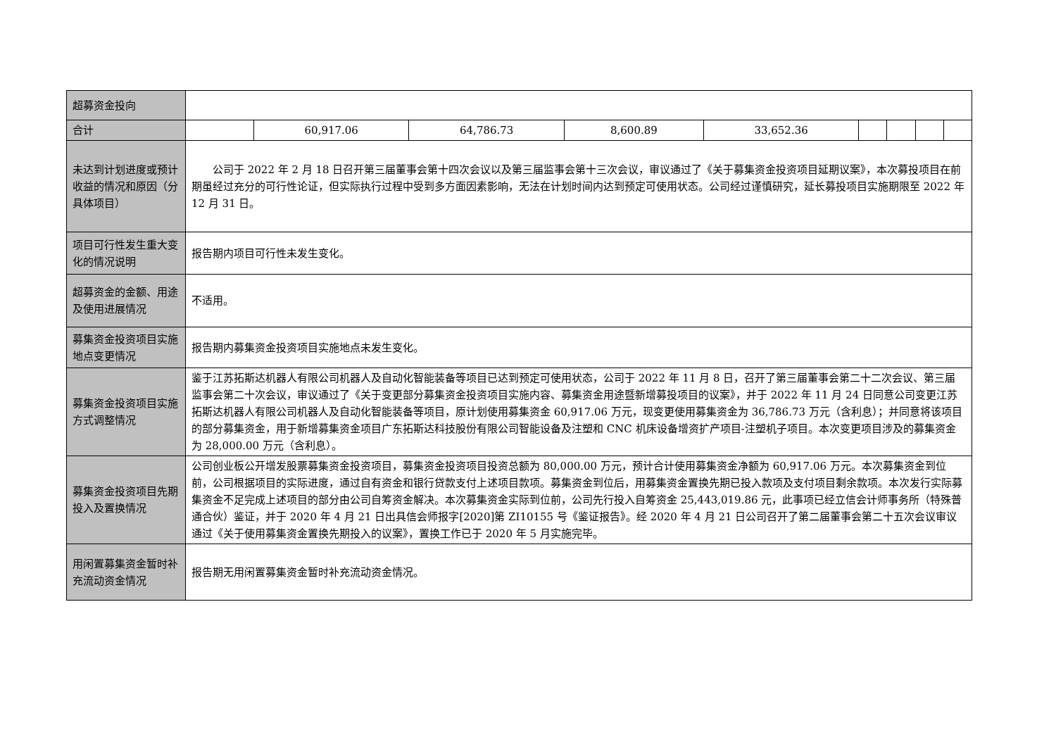| 超募资金投向 | | | | | | | | | |
| 合计 | | 60,917.06 | 64,786.73 | 8,600.89 | 33,652.36 | | | | |
| 未达到计划进度或预计收益的情况和原因（分具体项目） | 公司于 2022 年 2 月 18 日召开第三届董事会第十四次会议以及第三届监事会第十三次会议，审议通过了《关于募集资金投资项目延期议案》，本次募投项目在前期虽经过充分的可行性论证，但实际执行过程中受到多方面因素影响，无法在计划时间内达到预定可使用状态。公司经过谨慎研究，延长募投项目实施期限至 2022 年 12 月 31 日。 | | | | | | | | |
| 项目可行性发生重大变化的情况说明 | 报告期内项目可行性未发生变化。 | | | | | | | | |
| 超募资金的金额、用途及使用进展情况 | 不适用。 | | | | | | | | |
| 募集资金投资项目实施地点变更情况 | 报告期内募集资金投资项目实施地点未发生变化。 | | | | | | | | |
| 募集资金投资项目实施方式调整情况 | 鉴于江苏拓斯达机器人有限公司机器人及自动化智能装备等项目已达到预定可使用状态，公司于 2022 年 11 月 8 日，召开了第三届董事会第二十二次会议、第三届监事会第二十次会议，审议通过了《关于变更部分募集资金投资项目实施内容、募集资金用途暨新增募投项目的议案》，并于 2022 年 11 月 24 日同意公司变更江苏拓斯达机器人有限公司机器人及自动化智能装备等项目，原计划使用募集资金 60,917.06 万元，现变更使用募集资金为 36,786.73 万元（含利息）；并同意将该项目的部分募集资金，用于新增募集资金项目广东拓斯达科技股份有限公司智能设备及注塑和 CNC 机床设备增资扩产项目-注塑机子项目。本次变更项目涉及的募集资金为 28,000.00 万元（含利息）。 | | | | | | | | |
| 募集资金投资项目先期投入及置换情况 | 公司创业板公开增发股票募集资金投资项目，募集资金投资项目投资总额为 80,000.00 万元，预计合计使用募集资金净额为 60,917.06 万元。本次募集资金到位前，公司根据项目的实际进度，通过自有资金和银行贷款支付上述项目款项。募集资金到位后，用募集资金置换先期已投入款项及支付项目剩余款项。本次发行实际募集资金不足完成上述项目的部分由公司自筹资金解决。本次募集资金实际到位前，公司先行投入自筹资金 25,443,019.86 元，此事项已经立信会计师事务所（特殊普通合伙）鉴证，并于 2020 年 4 月 21 日出具信会师报字[2020]第 ZI10155 号《鉴证报告》。经 2020 年 4 月 21 日公司召开了第二届董事会第二十五次会议审议通过《关于使用募集资金置换先期投入的议案》，置换工作已于 2020 年 5 月实施完毕。 | | | | | | | | |
| 用闲置募集资金暂时补充流动资金情况 | 报告期无用闲置募集资金暂时补充流动资金情况。 | | | | | | | | |